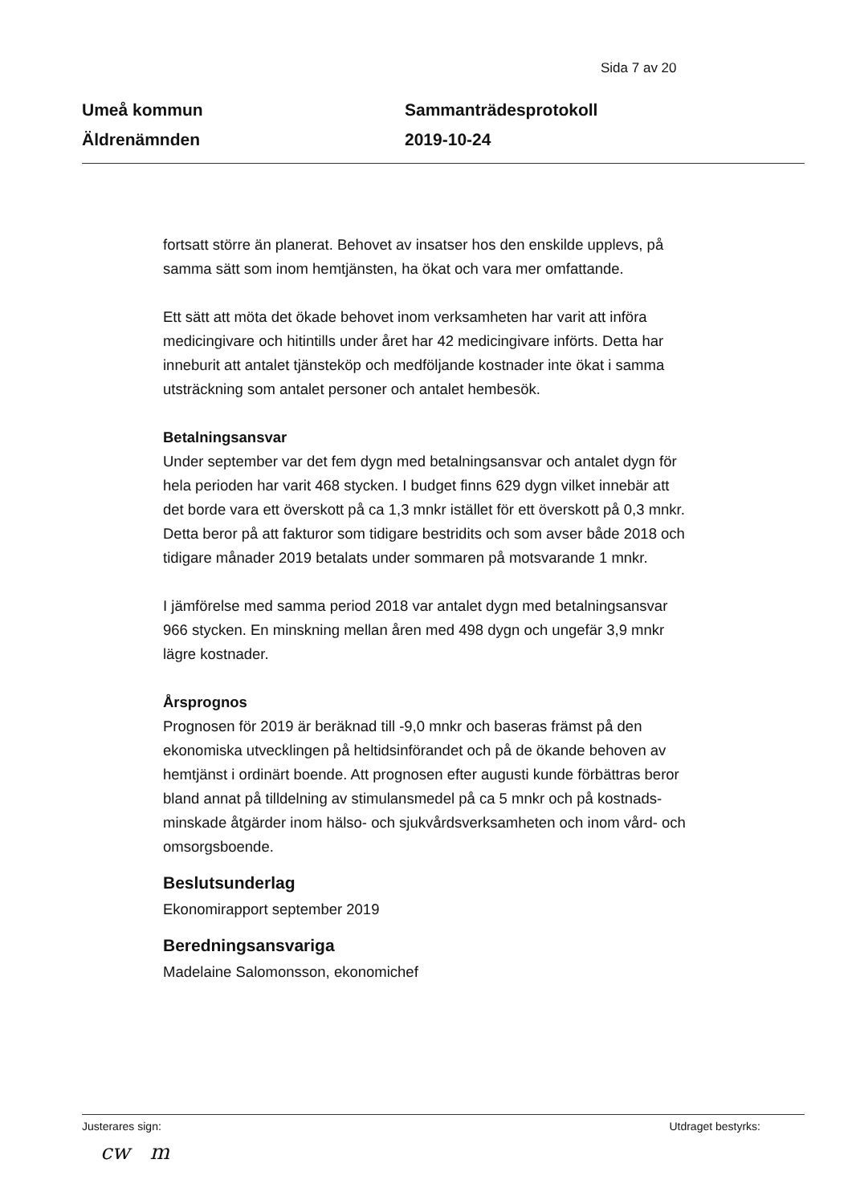Sida 7 av 20
Umeå kommun
Äldrenämnden
Sammanträdesprotokoll
2019-10-24
fortsatt större än planerat. Behovet av insatser hos den enskilde upplevs, på samma sätt som inom hemtjänsten, ha ökat och vara mer omfattande.
Ett sätt att möta det ökade behovet inom verksamheten har varit att införa medicingivare och hitintills under året har 42 medicingivare införts. Detta har inneburit att antalet tjänsteköp och medföljande kostnader inte ökat i samma utsträckning som antalet personer och antalet hembesök.
Betalningsansvar
Under september var det fem dygn med betalningsansvar och antalet dygn för hela perioden har varit 468 stycken. I budget finns 629 dygn vilket innebär att det borde vara ett överskott på ca 1,3 mnkr istället för ett överskott på 0,3 mnkr. Detta beror på att fakturor som tidigare bestridits och som avser både 2018 och tidigare månader 2019 betalats under sommaren på motsvarande 1 mnkr.
I jämförelse med samma period 2018 var antalet dygn med betalningsansvar 966 stycken. En minskning mellan åren med 498 dygn och ungefär 3,9 mnkr lägre kostnader.
Årsprognos
Prognosen för 2019 är beräknad till -9,0 mnkr och baseras främst på den ekonomiska utvecklingen på heltidsinförandet och på de ökande behoven av hemtjänst i ordinärt boende. Att prognosen efter augusti kunde förbättras beror bland annat på tilldelning av stimulansmedel på ca 5 mnkr och på kostnads-minskade åtgärder inom hälso- och sjukvårdsverksamheten och inom vård- och omsorgsboende.
Beslutsunderlag
Ekonomirapport september 2019
Beredningsansvariga
Madelaine Salomonsson, ekonomichef
Justerares sign: Utdraget bestyrks:
cw m